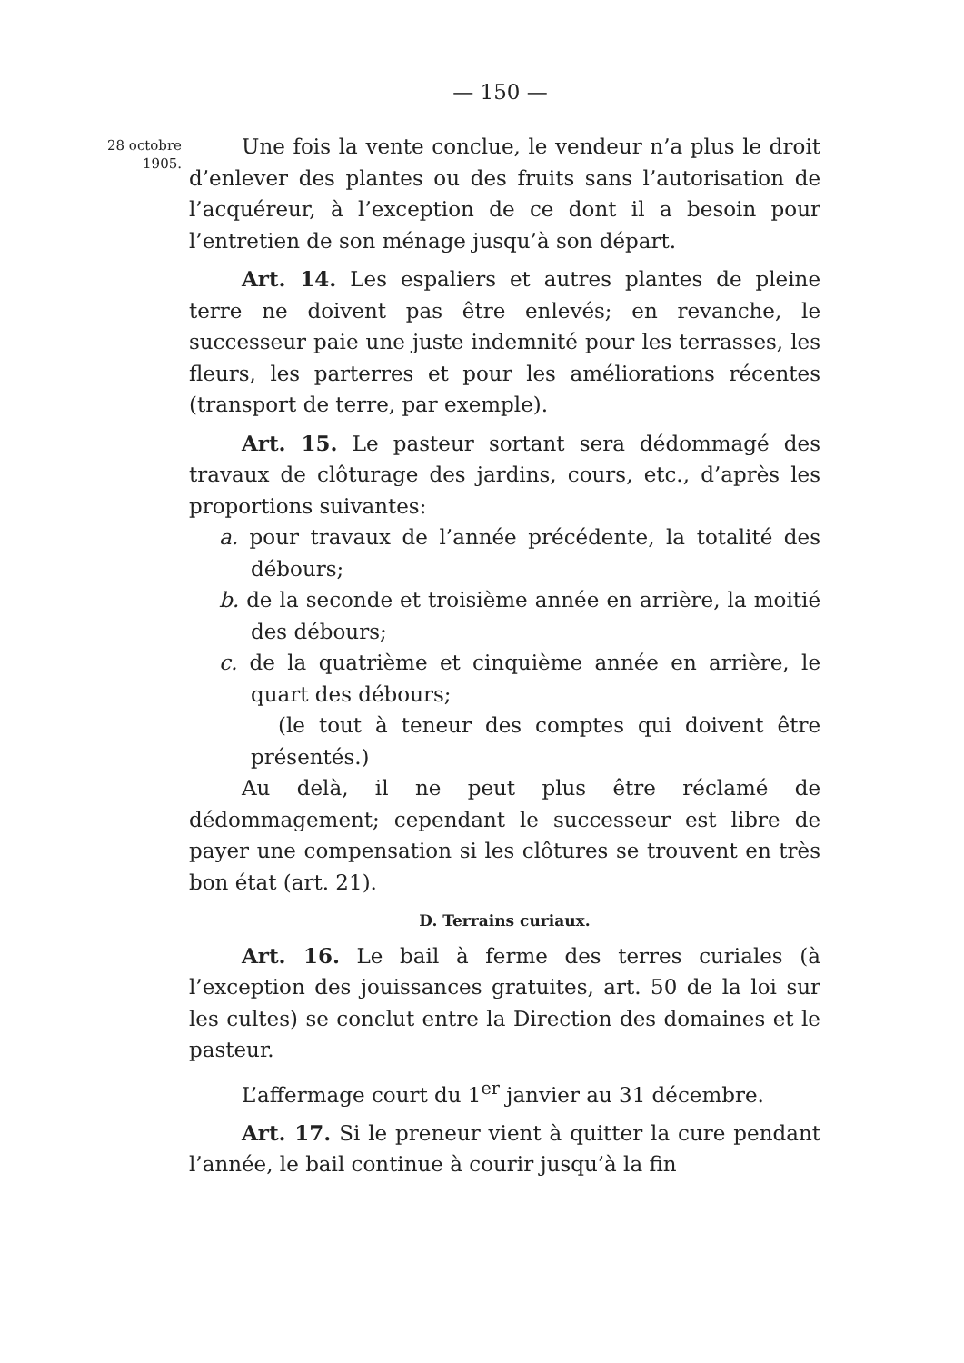— 150 —
28 octobre
1905.
Une fois la vente conclue, le vendeur n’a plus le droit d’enlever des plantes ou des fruits sans l’autorisation de l’acquéreur, à l’exception de ce dont il a besoin pour l’entretien de son ménage jusqu’à son départ.
Art. 14. Les espaliers et autres plantes de pleine terre ne doivent pas être enlevés; en revanche, le successeur paie une juste indemnité pour les terrasses, les fleurs, les parterres et pour les améliorations récentes (transport de terre, par exemple).
Art. 15. Le pasteur sortant sera dédommagé des travaux de clôturage des jardins, cours, etc., d’après les proportions suivantes:
a. pour travaux de l’année précédente, la totalité des débours;
b. de la seconde et troisième année en arrière, la moitié des débours;
c. de la quatrième et cinquième année en arrière, le quart des débours;
(le tout à teneur des comptes qui doivent être présentés.)
Au delà, il ne peut plus être réclamé de dédommagement; cependant le successeur est libre de payer une compensation si les clôtures se trouvent en très bon état (art. 21).
D. Terrains curiaux.
Art. 16. Le bail à ferme des terres curiales (à l’exception des jouissances gratuites, art. 50 de la loi sur les cultes) se conclut entre la Direction des domaines et le pasteur.
L’affermage court du 1<sup>er</sup> janvier au 31 décembre.
Art. 17. Si le preneur vient à quitter la cure pendant l’année, le bail continue à courir jusqu’à la fin